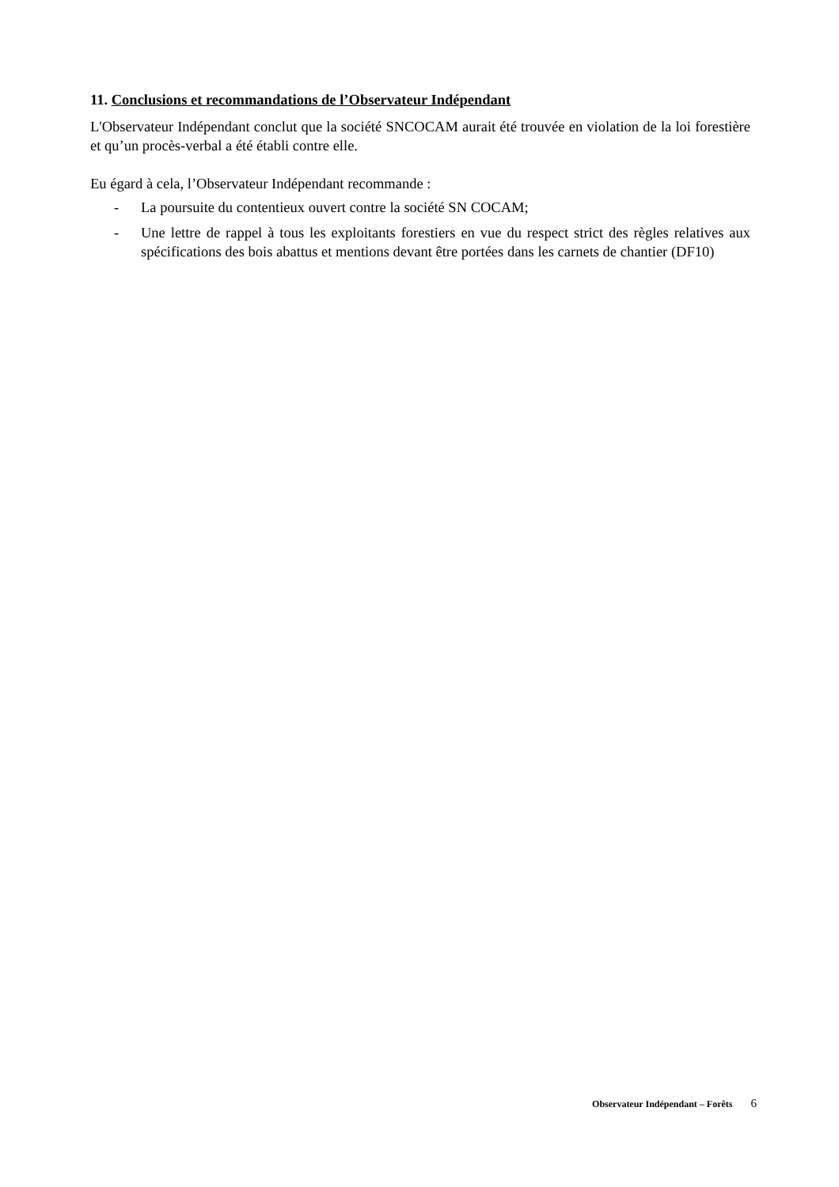11. Conclusions et recommandations de l’Observateur Indépendant
L'Observateur Indépendant conclut que la société SNCOCAM aurait été trouvée en violation de la loi forestière et qu’un procès-verbal a été établi contre elle.
Eu égard à cela, l’Observateur Indépendant recommande :
- La poursuite du contentieux ouvert contre la société SN COCAM;
- Une lettre de rappel à tous les exploitants forestiers en vue du respect strict des règles relatives aux spécifications des bois abattus et mentions devant être portées dans les carnets de chantier (DF10)
Observateur Indépendant – Forêts 6